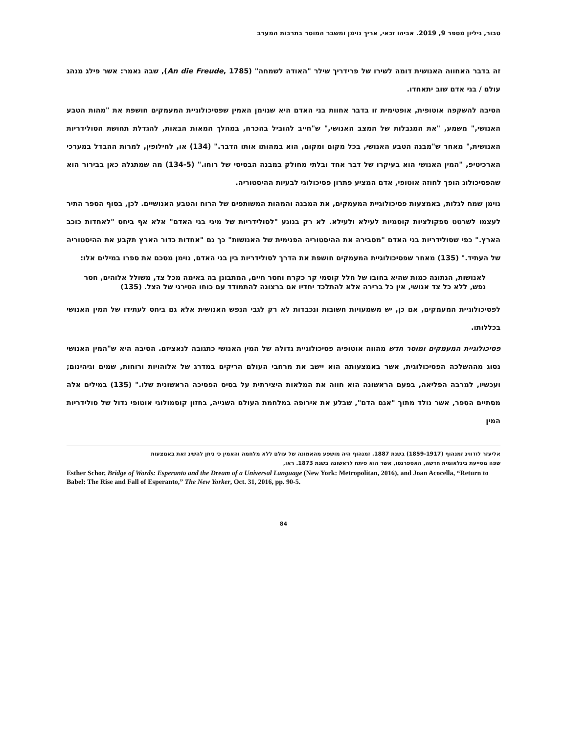טבור, גיליון מספר 9, 2019. אביהו זכאי, אריך נוימן ומשבר המוסר בתרבות המערב
זה בדבר האחווה האנושית דומה לשירו של פרידריך שילר "האודה לשמחה" (An die Freude, 1785), שבה נאמר: אשר פילג מנהג עולם / בני אדם שוב יתאחדו.
הסיבה להשקפה אוטופית, אופטימית זו בדבר אחוות בני האדם היא שנוימן האמין שפסיכולוגיית המעמקים חושפת את "מהות הטבע האנושי," משמע, "את המגבלות של המצב האנושי," ש"חייב להוביל בהכרח, במהלך המאות הבאות, להגדלת תחושת הסולידריות האנושית," מאחר ש"מבנה הטבע האנושי, בכל מקום ומקום, הוא במהותו אותו הדבר." (134) או, לחילופין, למרות ההבדל במערכי הארכיטיפ, "המין האנושי הוא בעיקרו של דבר אחד ובלתי מחולק במבנה הבסיסי של רוחו." (134-5) מה שמתגלה כאן בבירור הוא שהפסיכולוג הופך לחוזה אוטופי, אדם המציע פתרון פסיכולוגי לבעיות ההיסטוריה.
נוימן שמח לגלות, באמצעות פסיכולוגיית המעמקים, את המבנה והמהות המשותפים של הרוח והטבע האנושיים. לכן, בסוף הספר התיר לעצמו לשרטט ספקולציות קוסמיות לעילא ולעילא. לא רק בנוגע "לסולידריות של מיני בני האדם" אלא אף ביחס "לאחדות כוכב הארץ." כפי שסולידריות בני האדם "מסבירה את ההיסטוריה הפנימית של האנושות" כך גם "אחדות כדור הארץ תקבע את ההיסטוריה של העתיד." (135) מאחר שפסיכולוגיית המעמקים חושפת את הדרך לסולידריות בין בני האדם, נוימן מסכם את ספרו במילים אלו:
לאנושות, הנתונה כמות שהיא בחובו של חלל קוסמי קר כקרח וחסר חיים, המתבונן בה באימה מכל צד, משולל אלוהים, חסר נפש, ללא כל צד אנושי, אין כל ברירה אלא להתלכד יחדיו אם ברצונה להתמודד עם כוחו הטירני של הצל. (135)
לפסיכולוגיית המעמקים, אם כן, יש משמעויות חשובות ונכבדות לא רק לגבי הנפש האנושית אלא גם ביחס לעתידו של המין האנושי בכללותו.
פסיכולוגיית המעמקים ומוסר חדש מהווה אוטופיה פסיכולוגיית גדולה של המין האנושי כתגובה לנאציזם. הסיבה היא ש"המין האנושי נסוג מההשלכה הפסיכולוגית, אשר באמצעותה הוא יישב את מרחבי העולם הריקים במדרג של אלוהויות ורוחות, שמים וגיהינום; ועכשיו, למרבה הפליאה, בפעם הראשונה הוא חווה את המלאות היצירתית על בסיס הפסיכה הראשונית שלו." (135) במילים אלה מסתיים הספר, אשר נולד מתוך "אגם הדם", שבלע את אירופה במלחמת העולם השנייה, בחזון קוסמולוגי אוטופי גדול של סולידריות המין
אליעזר לודוויג זמנהוף (1859-1917) בשנת 1887. זמנהוף היה מושפע מהאמונה של עולם ללא מלחמה והאמין כי ניתן להשיג זאת באמצעות
שפה מסייעת בינלאומית חדשה, האספרנטו, אשר הוא פיתח לראשונה בשנת 1873. ראו,
Esther Schor, Bridge of Words: Esperanto and the Dream of a Universal Language (New York: Metropolitan, 2016), and Joan Acocella, “Return to Babel: The Rise and Fall of Esperanto,” The New Yorker, Oct. 31, 2016, pp. 90-5.
84